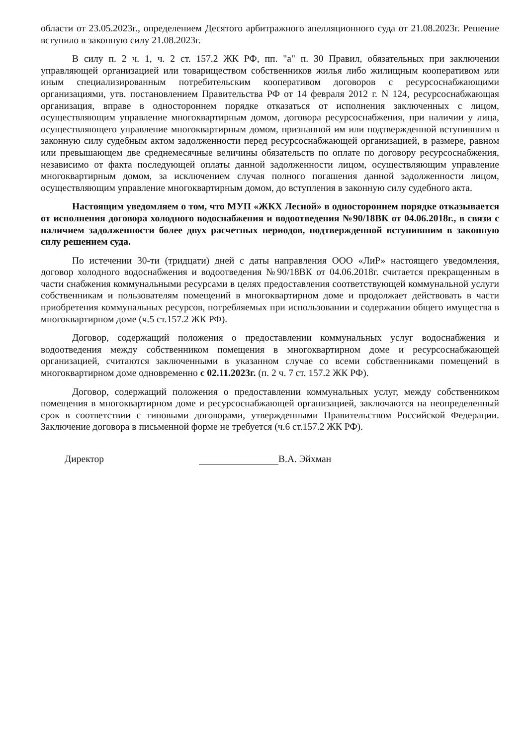области от 23.05.2023г., определением Десятого арбитражного апелляционного суда от 21.08.2023г. Решение вступило в законную силу 21.08.2023г.
В силу п. 2 ч. 1, ч. 2 ст. 157.2 ЖК РФ, пп. "а" п. 30 Правил, обязательных при заключении управляющей организацией или товариществом собственников жилья либо жилищным кооперативом или иным специализированным потребительским кооперативом договоров с ресурсоснабжающими организациями, утв. постановлением Правительства РФ от 14 февраля 2012 г. N 124, ресурсоснабжающая организация, вправе в одностороннем порядке отказаться от исполнения заключенных с лицом, осуществляющим управление многоквартирным домом, договора ресурсоснабжения, при наличии у лица, осуществляющего управление многоквартирным домом, признанной им или подтвержденной вступившим в законную силу судебным актом задолженности перед ресурсоснабжающей организацией, в размере, равном или превышающем две среднемесячные величины обязательств по оплате по договору ресурсоснабжения, независимо от факта последующей оплаты данной задолженности лицом, осуществляющим управление многоквартирным домом, за исключением случая полного погашения данной задолженности лицом, осуществляющим управление многоквартирным домом, до вступления в законную силу судебного акта.
Настоящим уведомляем о том, что МУП «ЖКХ Лесной» в одностороннем порядке отказывается от исполнения договора холодного водоснабжения и водоотведения №90/18ВК от 04.06.2018г., в связи с наличием задолженности более двух расчетных периодов, подтвержденной вступившим в законную силу решением суда.
По истечении 30-ти (тридцати) дней с даты направления ООО «ЛиР» настоящего уведомления, договор холодного водоснабжения и водоотведения №90/18ВК от 04.06.2018г. считается прекращенным в части снабжения коммунальными ресурсами в целях предоставления соответствующей коммунальной услуги собственникам и пользователям помещений в многоквартирном доме и продолжает действовать в части приобретения коммунальных ресурсов, потребляемых при использовании и содержании общего имущества в многоквартирном доме (ч.5 ст.157.2 ЖК РФ).
Договор, содержащий положения о предоставлении коммунальных услуг водоснабжения и водоотведения между собственником помещения в многоквартирном доме и ресурсоснабжающей организацией, считаются заключенными в указанном случае со всеми собственниками помещений в многоквартирном доме одновременно с 02.11.2023г. (п. 2 ч. 7 ст. 157.2 ЖК РФ).
Договор, содержащий положения о предоставлении коммунальных услуг, между собственником помещения в многоквартирном доме и ресурсоснабжающей организацией, заключаются на неопределенный срок в соответствии с типовыми договорами, утвержденными Правительством Российской Федерации. Заключение договора в письменной форме не требуется (ч.6 ст.157.2 ЖК РФ).
Директор В.А. Эйхман